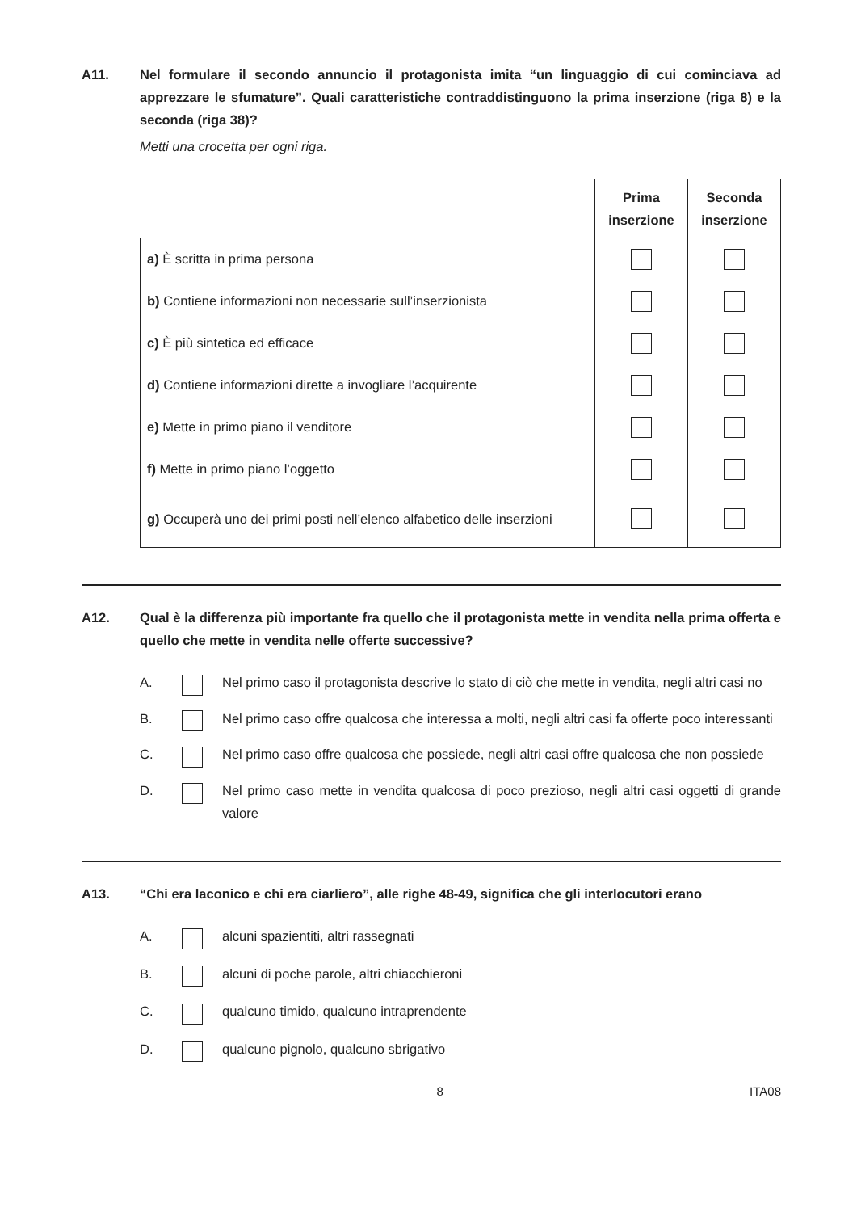A11. Nel formulare il secondo annuncio il protagonista imita “un linguaggio di cui cominciava ad apprezzare le sfumature”. Quali caratteristiche contraddistinguono la prima inserzione (riga 8) e la seconda (riga 38)?
Metti una crocetta per ogni riga.
| | Prima inserzione | Seconda inserzione |
| --- | --- | --- |
| a) È scritta in prima persona | | |
| b) Contiene informazioni non necessarie sull’inserzionista | | |
| c) È più sintetica ed efficace | | |
| d) Contiene informazioni dirette a invogliare l’acquirente | | |
| e) Mette in primo piano il venditore | | |
| f) Mette in primo piano l’oggetto | | |
| g) Occuperà uno dei primi posti nell’elenco alfabetico delle inserzioni | | |
A12. Qual è la differenza più importante fra quello che il protagonista mette in vendita nella prima offerta e quello che mette in vendita nelle offerte successive?
A. Nel primo caso il protagonista descrive lo stato di ciò che mette in vendita, negli altri casi no
B. Nel primo caso offre qualcosa che interessa a molti, negli altri casi fa offerte poco interessanti
C. Nel primo caso offre qualcosa che possiede, negli altri casi offre qualcosa che non possiede
D. Nel primo caso mette in vendita qualcosa di poco prezioso, negli altri casi oggetti di grande valore
A13. “Chi era laconico e chi era ciarliero”, alle righe 48-49, significa che gli interlocutori erano
A. alcuni spazientiti, altri rassegnati
B. alcuni di poche parole, altri chiacchieroni
C. qualcuno timido, qualcuno intraprendente
D. qualcuno pignolo, qualcuno sbrigativo
8 ITA08